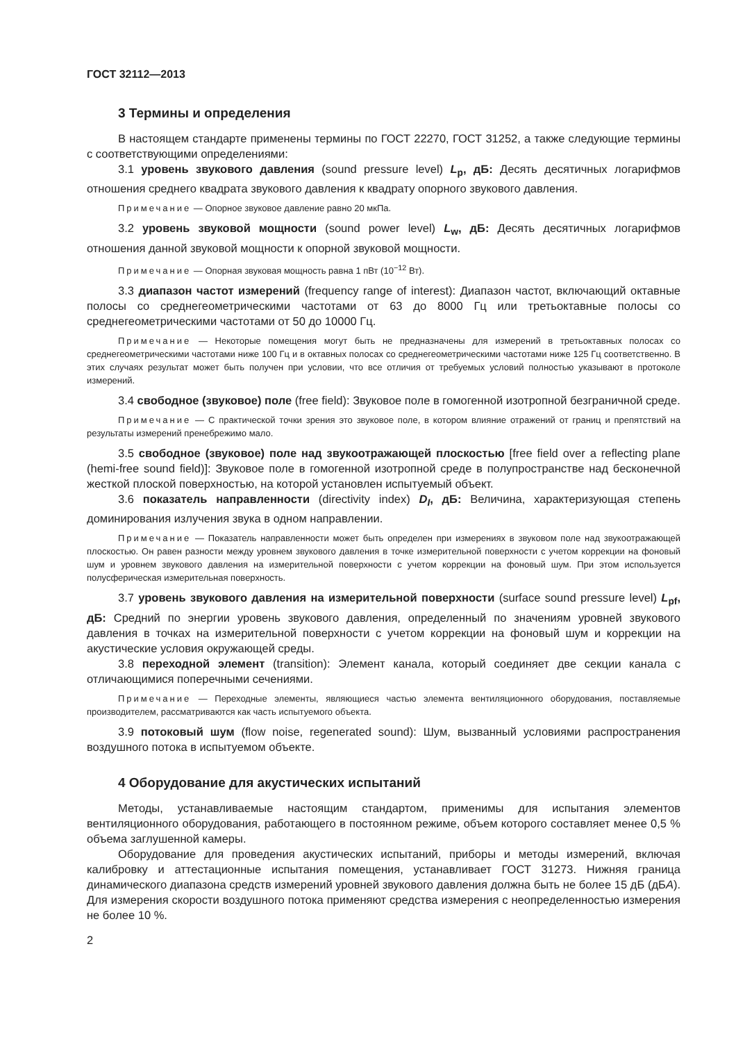ГОСТ 32112—2013
3 Термины и определения
В настоящем стандарте применены термины по ГОСТ 22270, ГОСТ 31252, а также следующие термины с соответствующими определениями:
3.1 уровень звукового давления (sound pressure level) L<sub>p</sub>, дБ: Десять десятичных логарифмов отношения среднего квадрата звукового давления к квадрату опорного звукового давления.
Примечание — Опорное звуковое давление равно 20 мкПа.
3.2 уровень звуковой мощности (sound power level) L<sub>w</sub>, дБ: Десять десятичных логарифмов отношения данной звуковой мощности к опорной звуковой мощности.
Примечание — Опорная звуковая мощность равна 1 пВт (10<sup>−12</sup> Вт).
3.3 диапазон частот измерений (frequency range of interest): Диапазон частот, включающий октавные полосы со среднегеометрическими частотами от 63 до 8000 Гц или третьоктавные полосы со среднегеометрическими частотами от 50 до 10000 Гц.
Примечание — Некоторые помещения могут быть не предназначены для измерений в третьоктавных полосах со среднегеометрическими частотами ниже 100 Гц и в октавных полосах со среднегеометрическими частотами ниже 125 Гц соответственно. В этих случаях результат может быть получен при условии, что все отличия от требуемых условий полностью указывают в протоколе измерений.
3.4 свободное (звуковое) поле (free field): Звуковое поле в гомогенной изотропной безграничной среде.
Примечание — С практической точки зрения это звуковое поле, в котором влияние отражений от границ и препятствий на результаты измерений пренебрежимо мало.
3.5 свободное (звуковое) поле над звукоотражающей плоскостью [free field over a reflecting plane (hemi-free sound field)]: Звуковое поле в гомогенной изотропной среде в полупространстве над бесконечной жесткой плоской поверхностью, на которой установлен испытуемый объект.
3.6 показатель направленности (directivity index) D<sub>I</sub>, дБ: Величина, характеризующая степень доминирования излучения звука в одном направлении.
Примечание — Показатель направленности может быть определен при измерениях в звуковом поле над звукоотражающей плоскостью. Он равен разности между уровнем звукового давления в точке измерительной поверхности с учетом коррекции на фоновый шум и уровнем звукового давления на измерительной поверхности с учетом коррекции на фоновый шум. При этом используется полусферическая измерительная поверхность.
3.7 уровень звукового давления на измерительной поверхности (surface sound pressure level) L<sub>pf</sub>, дБ: Средний по энергии уровень звукового давления, определенный по значениям уровней звукового давления в точках на измерительной поверхности с учетом коррекции на фоновый шум и коррекции на акустические условия окружающей среды.
3.8 переходной элемент (transition): Элемент канала, который соединяет две секции канала с отличающимися поперечными сечениями.
Примечание — Переходные элементы, являющиеся частью элемента вентиляционного оборудования, поставляемые производителем, рассматриваются как часть испытуемого объекта.
3.9 потоковый шум (flow noise, regenerated sound): Шум, вызванный условиями распространения воздушного потока в испытуемом объекте.
4 Оборудование для акустических испытаний
Методы, устанавливаемые настоящим стандартом, применимы для испытания элементов вентиляционного оборудования, работающего в постоянном режиме, объем которого составляет менее 0,5 % объема заглушенной камеры.
Оборудование для проведения акустических испытаний, приборы и методы измерений, включая калибровку и аттестационные испытания помещения, устанавливает ГОСТ 31273. Нижняя граница динамического диапазона средств измерений уровней звукового давления должна быть не более 15 дБ (дБА). Для измерения скорости воздушного потока применяют средства измерения с неопределенностью измерения не более 10 %.
2